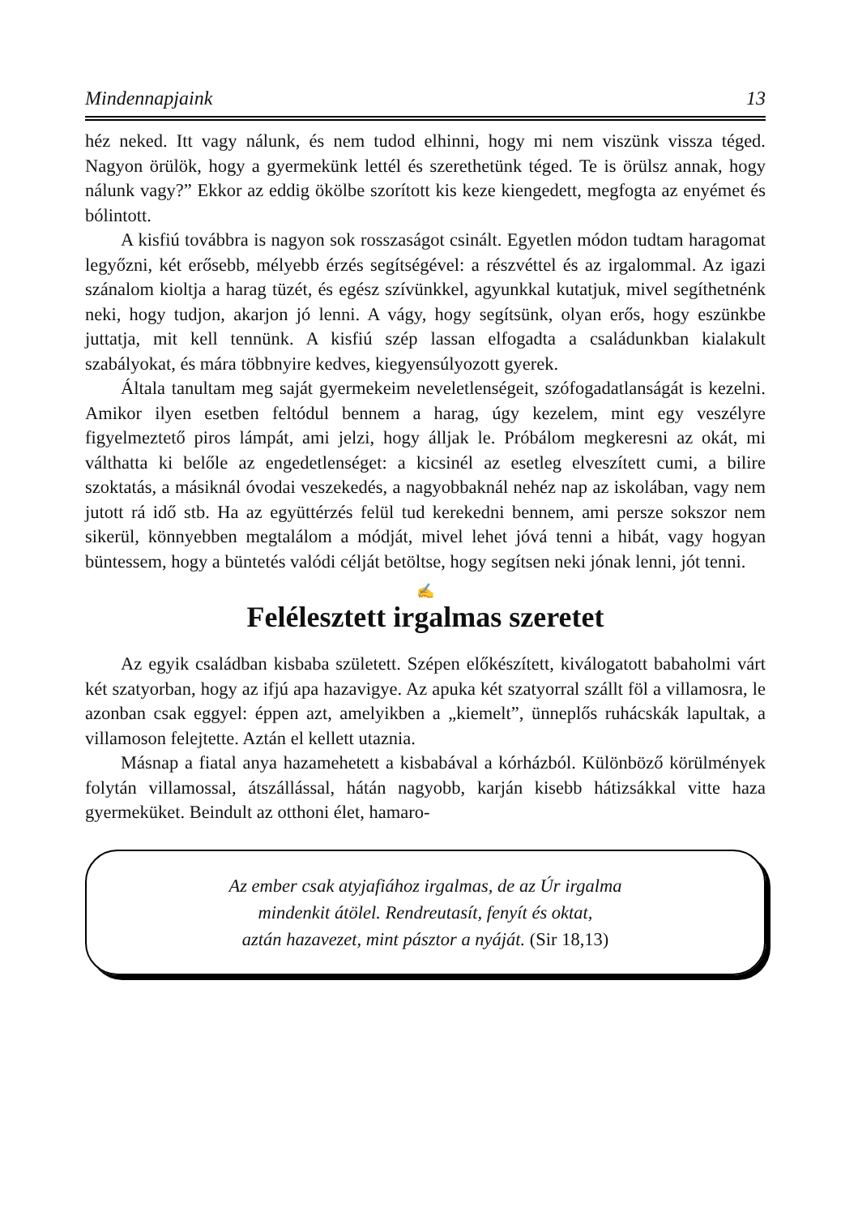Mindennapjaink 13
héz neked. Itt vagy nálunk, és nem tudod elhinni, hogy mi nem viszünk vissza téged. Nagyon örülök, hogy a gyermekünk lettél és szerethetünk téged. Te is örülsz annak, hogy nálunk vagy?” Ekkor az eddig ökölbe szorított kis keze kiengedett, megfogta az enyémet és bólintott.
A kisfiú továbbra is nagyon sok rosszaságot csinált. Egyetlen módon tudtam haragomat legyőzni, két erősebb, mélyebb érzés segítségével: a részvéttel és az irgalommal. Az igazi szánalom kioltja a harag tüzét, és egész szívünkkel, agyunkkal kutatjuk, mivel segíthetnénk neki, hogy tudjon, akarjon jó lenni. A vágy, hogy segítsünk, olyan erős, hogy eszünkbe juttatja, mit kell tennünk. A kisfiú szép lassan elfogadta a családunkban kialakult szabályokat, és mára többnyire kedves, kiegyensúlyozott gyerek.
Általa tanultam meg saját gyermekeim neveletlenségeit, szófogadatlanságát is kezelni. Amikor ilyen esetben feltódul bennem a harag, úgy kezelem, mint egy veszélyre figyelmeztető piros lámpát, ami jelzi, hogy álljak le. Próbálom megkeresni az okát, mi válthatta ki belőle az engedetlenséget: a kicsinél az esetleg elveszített cumi, a bilire szoktatás, a másiknál óvodai veszekedés, a nagyobbaknál nehéz nap az iskolában, vagy nem jutott rá idő stb. Ha az együttérzés felül tud kerekedni bennem, ami persze sokszor nem sikerül, könnyebben megtalálom a módját, mivel lehet jóvá tenni a hibát, vagy hogyan büntessem, hogy a büntetés valódi célját betöltse, hogy segítsen neki jónak lenni, jót tenni.
✍
Felélesztett irgalmas szeretet
Az egyik családban kisbaba született. Szépen előkészített, kiválogatott babaholmi várt két szatyorban, hogy az ifjú apa hazavigye. Az apuka két szatyorral szállt föl a villamosra, le azonban csak eggyel: éppen azt, amelyikben a „kiemelt”, ünneplős ruhácskák lapultak, a villamoson felejtette. Aztán el kellett utaznia.
Másnap a fiatal anya hazamehetett a kisbabával a kórházból. Különböző körülmények folytán villamossal, átszállással, hátán nagyobb, karján kisebb hátizsákkal vitte haza gyermeküket. Beindult az otthoni élet, hamaro-
Az ember csak atyjafiához irgalmas, de az Úr irgalma
mindenkit átölel. Rendreutasít, fenyít és oktat,
aztán hazavezet, mint pásztor a nyáját. (Sir 18,13)